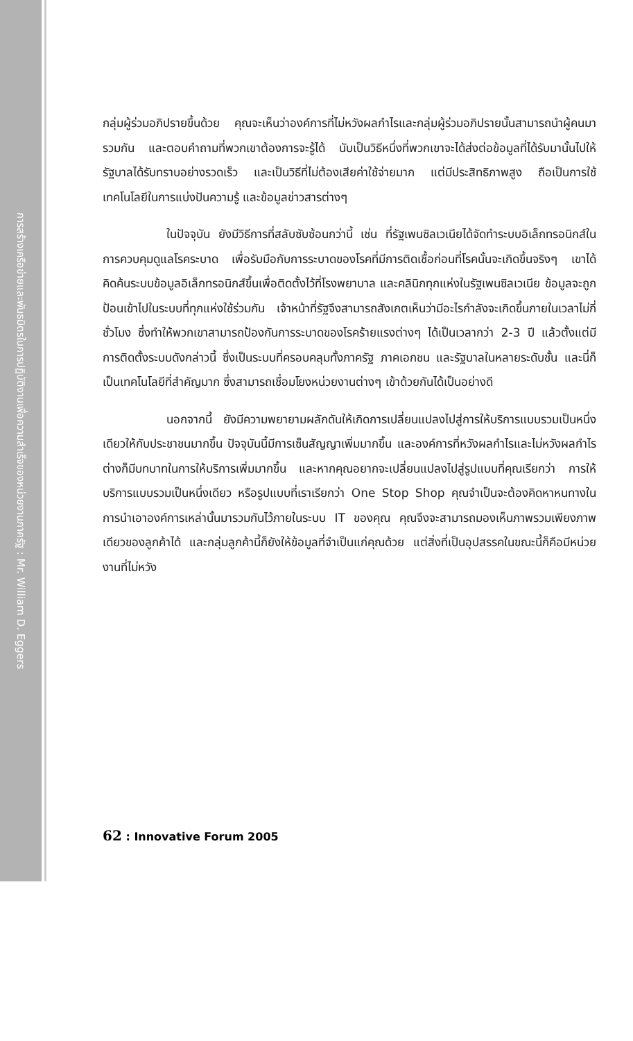การสร้างเครือข่ายและพันธมิตรในการปฏิบัติงานเพื่อความสำเร็จของหน่วยงานภาครัฐ : Mr. William D. Eggers
กลุ่มผู้ร่วมอภิปรายขึ้นด้วย คุณจะเห็นว่าองค์การที่ไม่หวังผลกำไรและกลุ่มผู้ร่วมอภิปรายนั้นสามารถนำผู้คนมารวมกัน และตอบคำถามที่พวกเขาต้องการจะรู้ได้ นับเป็นวิธีหนึ่งที่พวกเขาจะได้ส่งต่อข้อมูลที่ได้รับมานั้นไปให้รัฐบาลได้รับทราบอย่างรวดเร็ว และเป็นวิธีที่ไม่ต้องเสียค่าใช้จ่ายมาก แต่มีประสิทธิภาพสูง ถือเป็นการใช้เทคโนโลยีในการแบ่งปันความรู้ และข้อมูลข่าวสารต่างๆ
ในปัจจุบัน ยังมีวิธีการที่สลับซับซ้อนกว่านี้ เช่น ที่รัฐเพนซิลเวเนียได้จัดทำระบบอิเล็กทรอนิกส์ในการควบคุมดูแลโรคระบาด เพื่อรับมือกับการระบาดของโรคที่มีการติดเชื้อก่อนที่โรคนั้นจะเกิดขึ้นจริงๆ เขาได้คิดค้นระบบข้อมูลอิเล็กทรอนิกส์ขึ้นเพื่อติดตั้งไว้ที่โรงพยาบาล และคลินิกทุกแห่งในรัฐเพนซิลเวเนีย ข้อมูลจะถูกป้อนเข้าไปในระบบที่ทุกแห่งใช้ร่วมกัน เจ้าหน้าที่รัฐจึงสามารถสังเกตเห็นว่ามีอะไรกำลังจะเกิดขึ้นภายในเวลาไม่กี่ชั่วโมง ซึ่งทำให้พวกเขาสามารถป้องกันการระบาดของโรคร้ายแรงต่างๆ ได้เป็นเวลากว่า 2-3 ปี แล้วตั้งแต่มีการติดตั้งระบบดังกล่าวนี้ ซึ่งเป็นระบบที่ครอบคลุมทั้งภาครัฐ ภาคเอกชน และรัฐบาลในหลายระดับชั้น และนี่ก็เป็นเทคโนโลยีที่สำคัญมาก ซึ่งสามารถเชื่อมโยงหน่วยงานต่างๆ เข้าด้วยกันได้เป็นอย่างดี
นอกจากนี้ ยังมีความพยายามผลักดันให้เกิดการเปลี่ยนแปลงไปสู่การให้บริการแบบรวมเป็นหนึ่งเดียวให้กับประชาชนมากขึ้น ปัจจุบันนี้มีการเซ็นสัญญาเพิ่มมากขึ้น และองค์การที่หวังผลกำไรและไม่หวังผลกำไรต่างก็มีบทบาทในการให้บริการเพิ่มมากขึ้น และหากคุณอยากจะเปลี่ยนแปลงไปสู่รูปแบบที่คุณเรียกว่า การให้บริการแบบรวมเป็นหนึ่งเดียว หรือรูปแบบที่เราเรียกว่า One Stop Shop คุณจำเป็นจะต้องคิดหาหนทางในการนำเอาองค์การเหล่านั้นมารวมกันไว้ภายในระบบ IT ของคุณ คุณจึงจะสามารถมองเห็นภาพรวมเพียงภาพเดียวของลูกค้าได้ และกลุ่มลูกค้านี้ก็ยังให้ข้อมูลที่จำเป็นแก่คุณด้วย แต่สิ่งที่เป็นอุปสรรคในขณะนี้ก็คือมีหน่วยงานที่ไม่หวัง
62 : Innovative Forum 2005